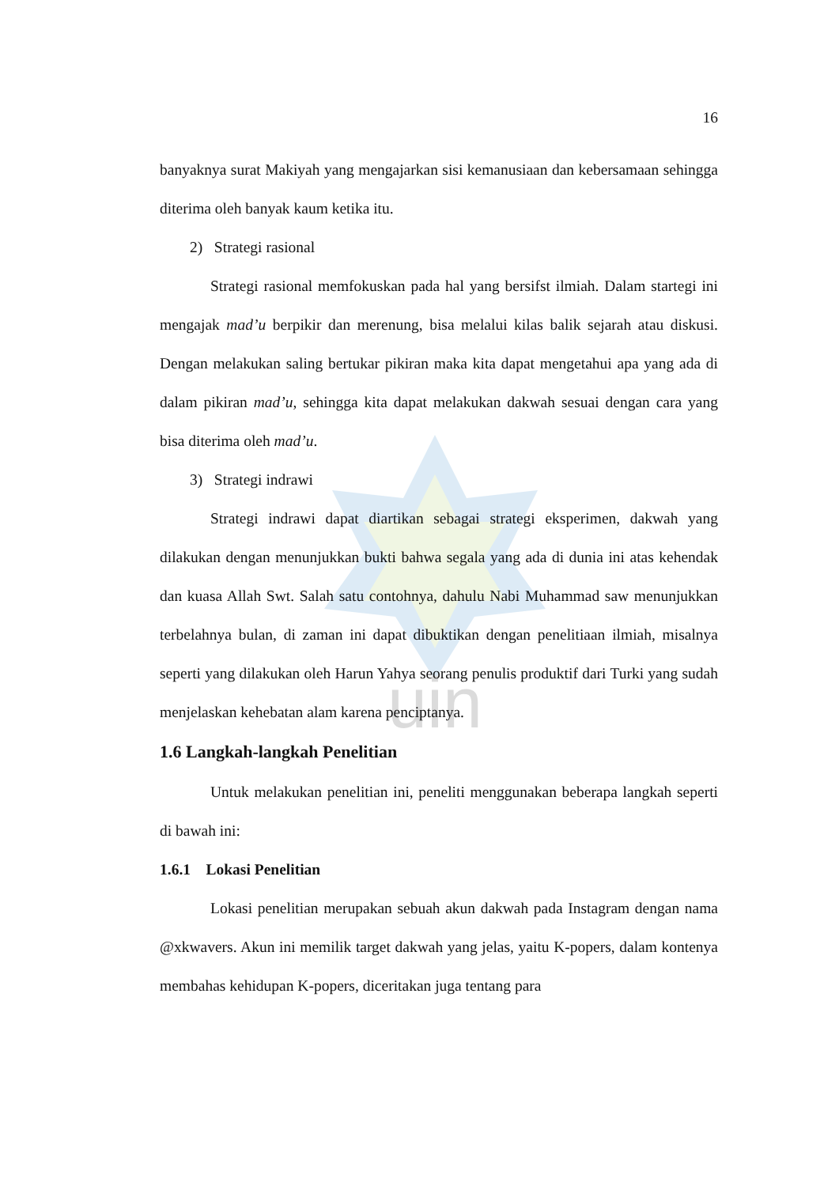uin
16
banyaknya surat Makiyah yang mengajarkan sisi kemanusiaan dan kebersamaan sehingga diterima oleh banyak kaum ketika itu.
2) Strategi rasional
Strategi rasional memfokuskan pada hal yang bersifst ilmiah. Dalam startegi ini mengajak mad’u berpikir dan merenung, bisa melalui kilas balik sejarah atau diskusi. Dengan melakukan saling bertukar pikiran maka kita dapat mengetahui apa yang ada di dalam pikiran mad’u, sehingga kita dapat melakukan dakwah sesuai dengan cara yang bisa diterima oleh mad’u.
3) Strategi indrawi
Strategi indrawi dapat diartikan sebagai strategi eksperimen, dakwah yang dilakukan dengan menunjukkan bukti bahwa segala yang ada di dunia ini atas kehendak dan kuasa Allah Swt. Salah satu contohnya, dahulu Nabi Muhammad saw menunjukkan terbelahnya bulan, di zaman ini dapat dibuktikan dengan penelitiaan ilmiah, misalnya seperti yang dilakukan oleh Harun Yahya seorang penulis produktif dari Turki yang sudah menjelaskan kehebatan alam karena penciptanya.
1.6 Langkah-langkah Penelitian
Untuk melakukan penelitian ini, peneliti menggunakan beberapa langkah seperti di bawah ini:
1.6.1 Lokasi Penelitian
Lokasi penelitian merupakan sebuah akun dakwah pada Instagram dengan nama @xkwavers. Akun ini memilik target dakwah yang jelas, yaitu K-popers, dalam kontenya membahas kehidupan K-popers, diceritakan juga tentang para